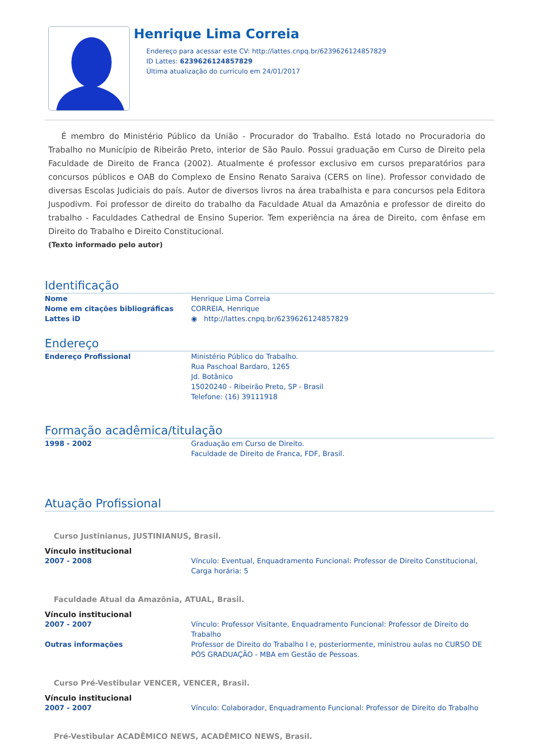Henrique Lima Correia
Endereço para acessar este CV: http://lattes.cnpq.br/6239626124857829
ID Lattes: 6239626124857829
Última atualização do currículo em 24/01/2017
É membro do Ministério Público da União - Procurador do Trabalho. Está lotado no Procuradoria do Trabalho no Município de Ribeirão Preto, interior de São Paulo. Possui graduação em Curso de Direito pela Faculdade de Direito de Franca (2002). Atualmente é professor exclusivo em cursos preparatórios para concursos públicos e OAB do Complexo de Ensino Renato Saraiva (CERS on line). Professor convidado de diversas Escolas Judiciais do país. Autor de diversos livros na área trabalhista e para concursos pela Editora Juspodivm. Foi professor de direito do trabalho da Faculdade Atual da Amazônia e professor de direito do trabalho - Faculdades Cathedral de Ensino Superior. Tem experiência na área de Direito, com ênfase em Direito do Trabalho e Direito Constitucional.
(Texto informado pelo autor)
Identificação
Nome Henrique Lima Correia
Nome em citações bibliográficas CORREIA, Henrique
Lattes iD ◉ http://lattes.cnpq.br/6239626124857829
Endereço
Endereço Profissional Ministério Público do Trabalho.
Rua Paschoal Bardaro, 1265
Jd. Botânico
15020240 - Ribeirão Preto, SP - Brasil
Telefone: (16) 39111918
Formação acadêmica/titulação
1998 - 2002 Graduação em Curso de Direito.
Faculdade de Direito de Franca, FDF, Brasil.
Atuação Profissional
Curso Justinianus, JUSTINIANUS, Brasil.
Vínculo institucional
2007 - 2008 Vínculo: Eventual, Enquadramento Funcional: Professor de Direito Constitucional, Carga horária: 5
Faculdade Atual da Amazônia, ATUAL, Brasil.
Vínculo institucional
2007 - 2007 Vínculo: Professor Visitante, Enquadramento Funcional: Professor de Direito do Trabalho
Outras informações Professor de Direito do Trabalho I e, posteriormente, ministrou aulas no CURSO DE PÓS GRADUAÇÃO - MBA em Gestão de Pessoas.
Curso Pré-Vestibular VENCER, VENCER, Brasil.
Vínculo institucional
2007 - 2007 Vínculo: Colaborador, Enquadramento Funcional: Professor de Direito do Trabalho
Pré-Vestibular ACADÊMICO NEWS, ACADÊMICO NEWS, Brasil.